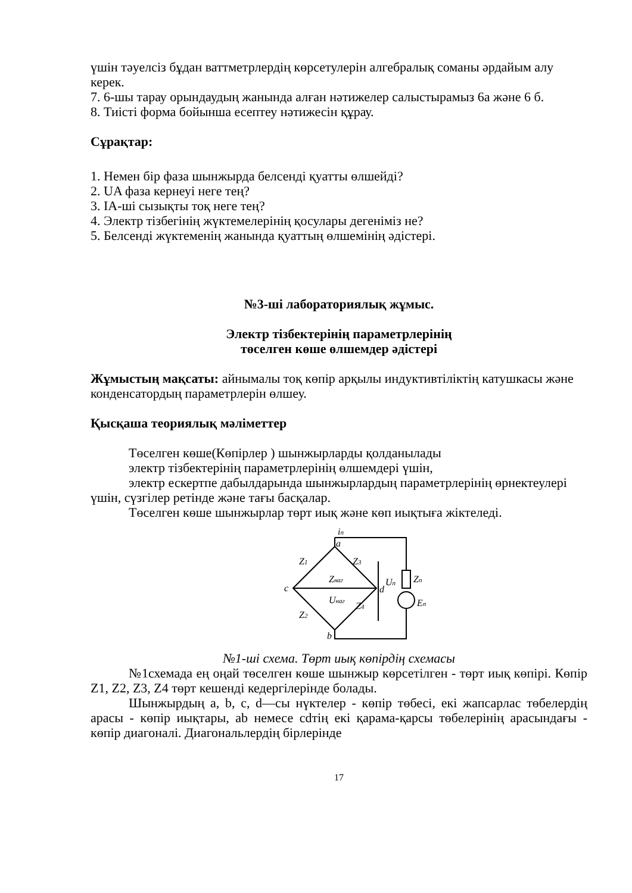үшін тәуелсіз бұдан ваттметрлердің көрсетулерін алгебралық соманы әрдайым алу керек.
7. 6-шы тарау орындаудың жанында алған нәтижелер салыстырамыз 6а және 6 б.
8. Тиісті форма бойынша есептеу нәтижесін құрау.
Сұрақтар:
1. Немен бір фаза шынжырда белсенді қуатты өлшейді?
2. UA фаза кернеуі неге тең?
3. IA-ші сызықты тоқ неге тең?
4. Электр тізбегінің жүктемелерінің қосулары дегеніміз не?
5. Белсенді жүктеменің жанында қуаттың өлшемінің әдістері.
№3-ші лабораториялық жұмыс.
Электр тізбектерінің параметрлерінің
төселген көше өлшемдер әдістері
Жұмыстың мақсаты: айнымалы тоқ көпір арқылы индуктивтіліктің катушкасы және конденсатордың параметрлерін өлшеу.
Қысқаша теориялық мәліметтер
Төселген көше(Көпірлер ) шынжырларды қолданылады
электр тізбектерінің параметрлерінің өлшемдері үшін,
электр ескертпе дабылдарында шынжырлардың параметрлерінің өрнектеулері үшін, сүзгілер ретінде және тағы басқалар.
Төселген көше шынжырлар төрт иық және көп иықтыға жіктеледі.
iп
a
c
d
b
Z1
Z3
Zнаг
Uнаг
Z2
Z4
Zп
Uп
Eп
№1-ші схема. Төрт иық көпірдің схемасы
№1схемада ең оңай төселген көше шынжыр көрсетілген - төрт иық көпірі. Көпір Z1, Z2, Z3, Z4 төрт кешенді кедергілерінде болады.
Шынжырдың a, b, c, d—сы нүктелер - көпір төбесі, екі жапсарлас төбелердің арасы - көпір иықтары, ab немесе cdтің екі қарама-қарсы төбелерінің арасындағы - көпір диагоналі. Диагональлердің бірлерінде
17